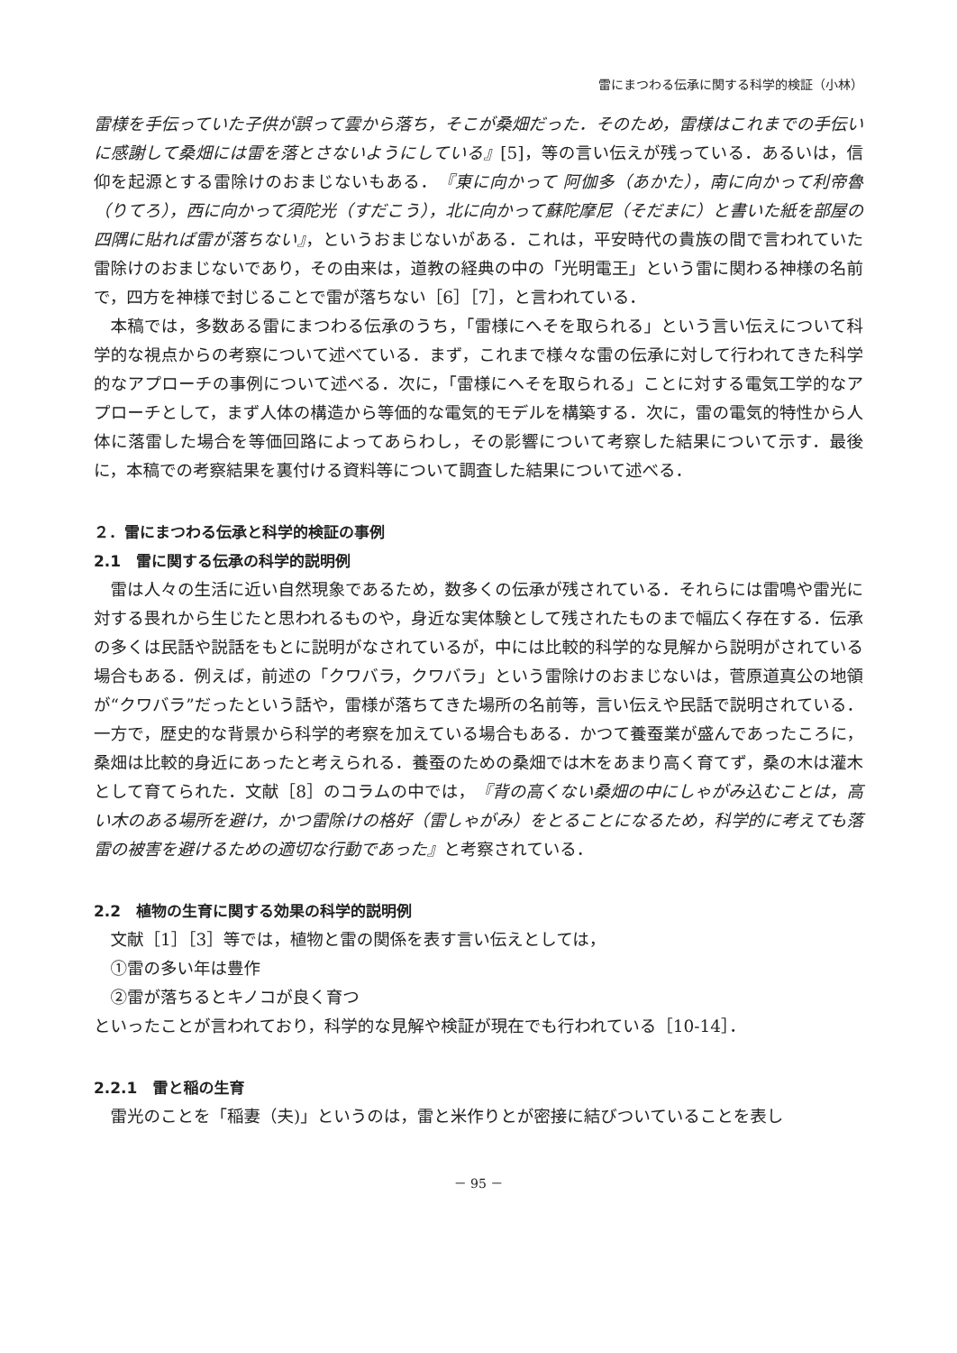雷にまつわる伝承に関する科学的検証（小林）
雷様を手伝っていた子供が誤って雲から落ち，そこが桑畑だった．そのため，雷様はこれまでの手伝いに感謝して桑畑には雷を落とさないようにしている』[5]，等の言い伝えが残っている．あるいは，信仰を起源とする雷除けのおまじないもある．『東に向かって 阿伽多（あかた），南に向かって利帝魯（りてろ），西に向かって須陀光（すだこう），北に向かって蘇陀摩尼（そだまに）と書いた紙を部屋の四隅に貼れば雷が落ちない』，というおまじないがある．これは，平安時代の貴族の間で言われていた雷除けのおまじないであり，その由来は，道教の経典の中の「光明電王」という雷に関わる神様の名前で，四方を神様で封じることで雷が落ちない［6］［7］，と言われている．
本稿では，多数ある雷にまつわる伝承のうち，「雷様にへそを取られる」という言い伝えについて科学的な視点からの考察について述べている．まず，これまで様々な雷の伝承に対して行われてきた科学的なアプローチの事例について述べる．次に，「雷様にへそを取られる」ことに対する電気工学的なアプローチとして，まず人体の構造から等価的な電気的モデルを構築する．次に，雷の電気的特性から人体に落雷した場合を等価回路によってあらわし，その影響について考察した結果について示す．最後に，本稿での考察結果を裏付ける資料等について調査した結果について述べる．
２．雷にまつわる伝承と科学的検証の事例
2.1　雷に関する伝承の科学的説明例
雷は人々の生活に近い自然現象であるため，数多くの伝承が残されている．それらには雷鳴や雷光に対する畏れから生じたと思われるものや，身近な実体験として残されたものまで幅広く存在する．伝承の多くは民話や説話をもとに説明がなされているが，中には比較的科学的な見解から説明がされている場合もある．例えば，前述の「クワバラ，クワバラ」という雷除けのおまじないは，菅原道真公の地領が“クワバラ”だったという話や，雷様が落ちてきた場所の名前等，言い伝えや民話で説明されている．一方で，歴史的な背景から科学的考察を加えている場合もある．かつて養蚕業が盛んであったころに，桑畑は比較的身近にあったと考えられる．養蚕のための桑畑では木をあまり高く育てず，桑の木は灌木として育てられた．文献［8］のコラムの中では，『背の高くない桑畑の中にしゃがみ込むことは，高い木のある場所を避け，かつ雷除けの格好（雷しゃがみ）をとることになるため，科学的に考えても落雷の被害を避けるための適切な行動であった』と考察されている．
2.2　植物の生育に関する効果の科学的説明例
文献［1］［3］等では，植物と雷の関係を表す言い伝えとしては，
①雷の多い年は豊作
②雷が落ちるとキノコが良く育つ
といったことが言われており，科学的な見解や検証が現在でも行われている［10-14］．
2.2.1　雷と稲の生育
雷光のことを「稲妻（夫)」というのは，雷と米作りとが密接に結びついていることを表し
－ 95 －